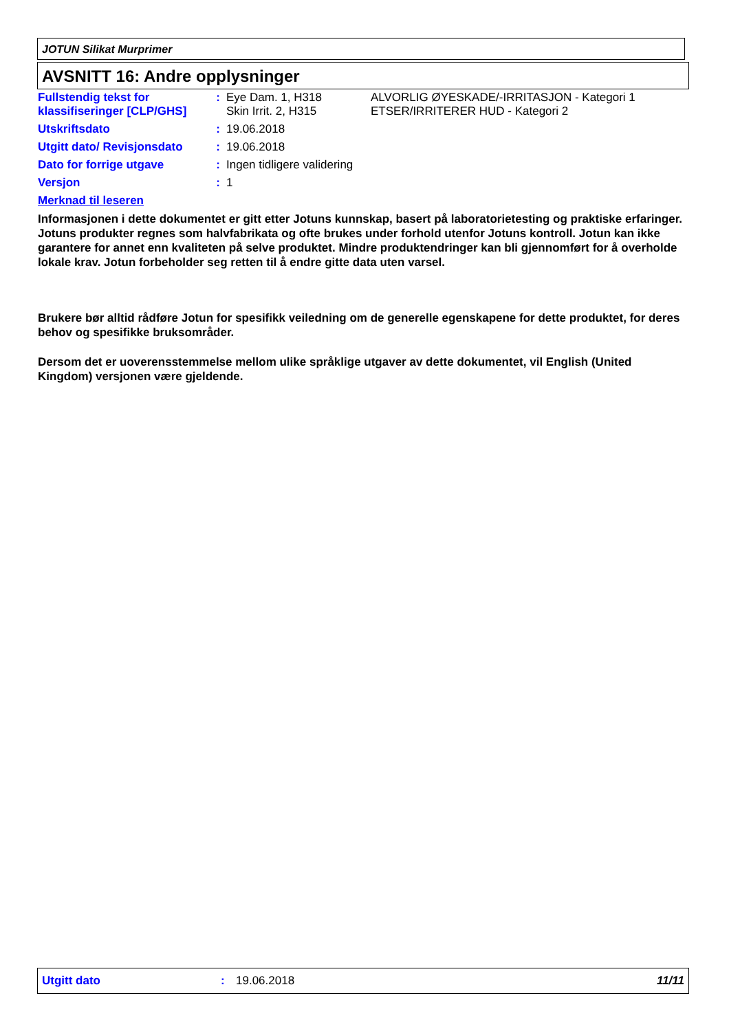JOTUN Silikat Murprimer
AVSNITT 16: Andre opplysninger
| Fullstendig tekst for klassifiseringer [CLP/GHS] | : | Eye Dam. 1, H318 Skin Irrit. 2, H315 | ALVORLIG ØYESKADE/-IRRITASJON - Kategori 1 ETSER/IRRITERER HUD - Kategori 2 |
| Utskriftsdato | : | 19.06.2018 | |
| Utgitt dato/ Revisjonsdato | : | 19.06.2018 | |
| Dato for forrige utgave | : | Ingen tidligere validering | |
| Versjon | : | 1 | |
Merknad til leseren
Informasjonen i dette dokumentet er gitt etter Jotuns kunnskap, basert på laboratorietesting og praktiske erfaringer. Jotuns produkter regnes som halvfabrikata og ofte brukes under forhold utenfor Jotuns kontroll. Jotun kan ikke garantere for annet enn kvaliteten på selve produktet. Mindre produktendringer kan bli gjennomført for å overholde lokale krav. Jotun forbeholder seg retten til å endre gitte data uten varsel.
Brukere bør alltid rådføre Jotun for spesifikk veiledning om de generelle egenskapene for dette produktet, for deres behov og spesifikke bruksområder.
Dersom det er uoverensstemmelse mellom ulike språklige utgaver av dette dokumentet, vil English (United Kingdom) versjonen være gjeldende.
Utgitt dato: 19.06.2018 11/11